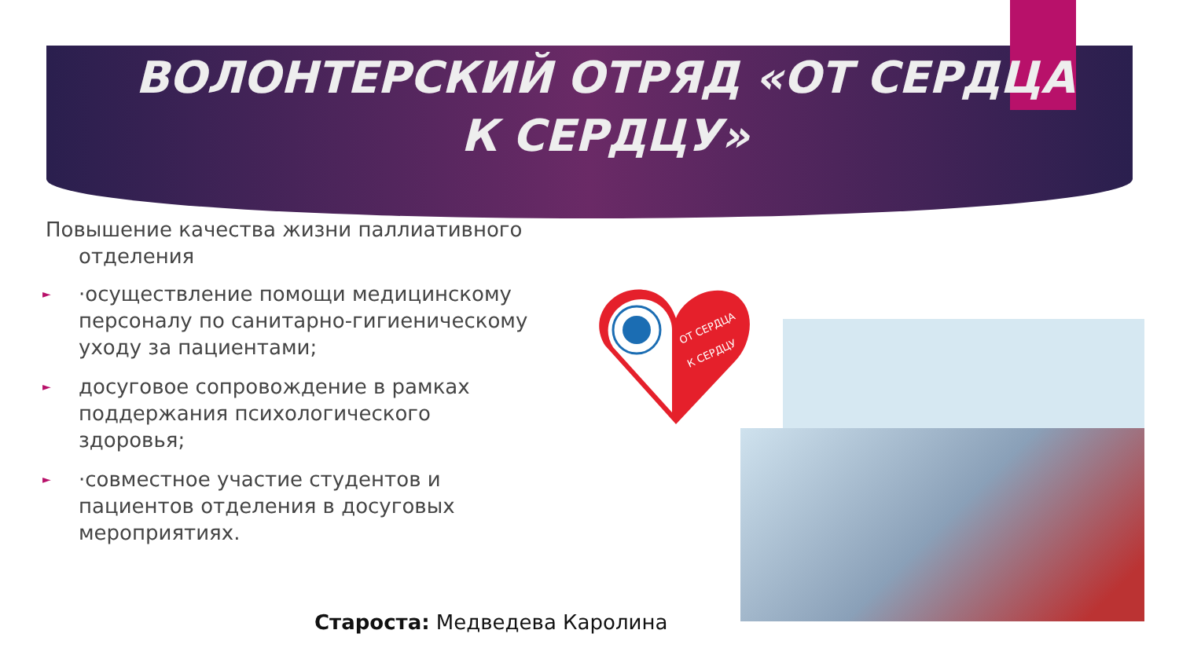ВОЛОНТЕРСКИЙ ОТРЯД «ОТ СЕРДЦА К СЕРДЦУ»
Повышение качества жизни паллиативного отделения
► ·осуществление помощи медицинскому персоналу по санитарно-гигиеническому уходу за пациентами;
► досуговое сопровождение в рамках поддержания психологического здоровья;
► ·совместное участие студентов и пациентов отделения в досуговых мероприятиях.
Староста: Медведева Каролина
ОТ СЕРДЦА
К СЕРДЦУ